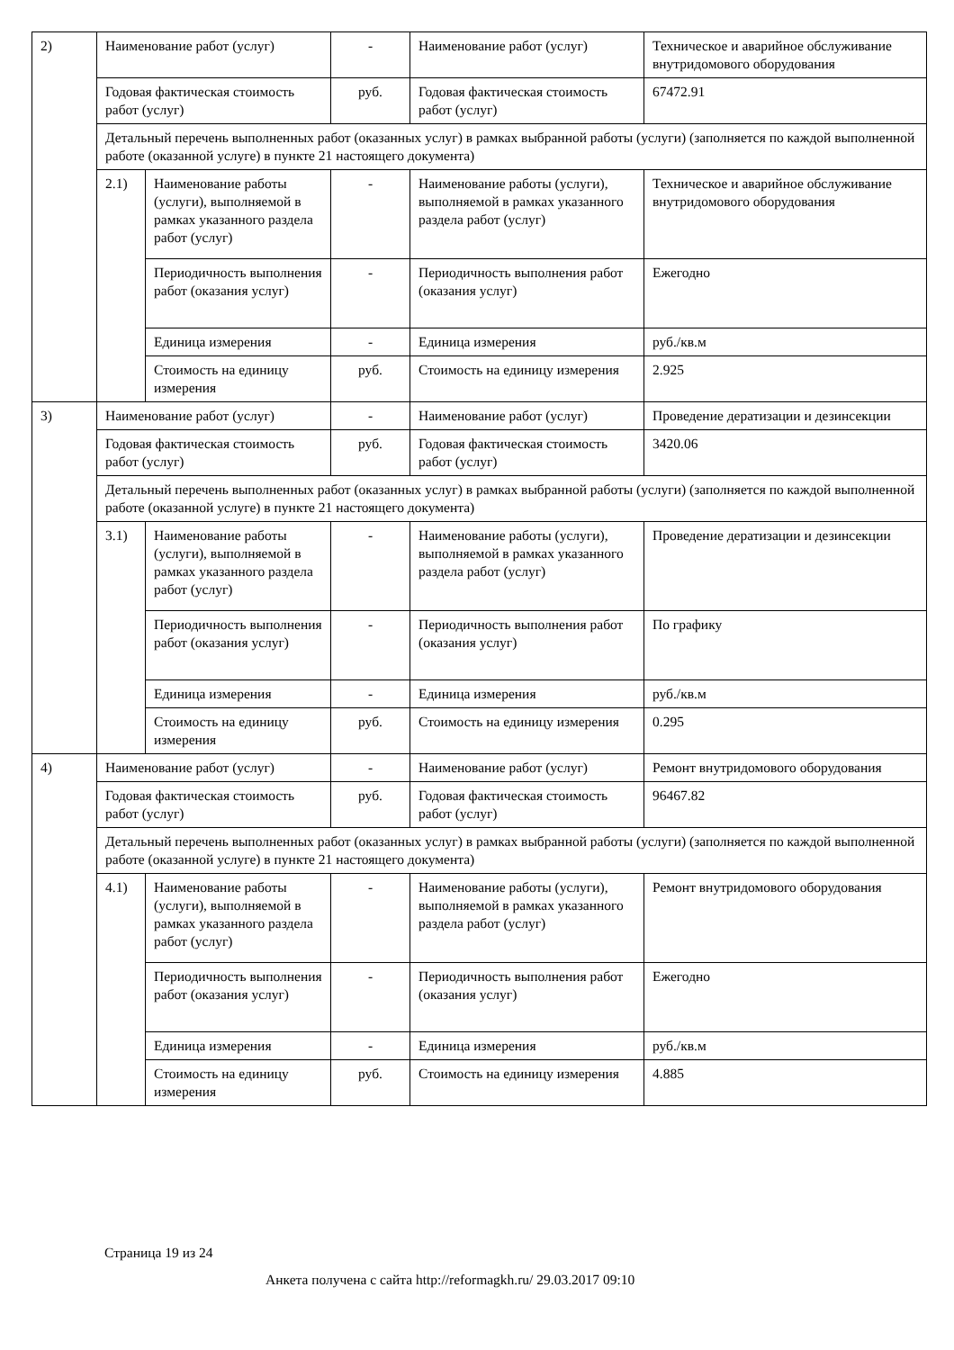| 2) | Наименование работ (услуг) | | - | Наименование работ (услуг) | Техническое и аварийное обслуживание внутридомового оборудования |
| | Годовая фактическая стоимость работ (услуг) | | руб. | Годовая фактическая стоимость работ (услуг) | 67472.91 |
| | Детальный перечень выполненных работ (оказанных услуг) в рамках выбранной работы (услуги) (заполняется по каждой выполненной работе (оказанной услуге) в пункте 21 настоящего документа) | | | | |
| | 2.1) | Наименование работы (услуги), выполняемой в рамках указанного раздела работ (услуг) | - | Наименование работы (услуги), выполняемой в рамках указанного раздела работ (услуг) | Техническое и аварийное обслуживание внутридомового оборудования |
| | | Периодичность выполнения работ (оказания услуг) | - | Периодичность выполнения работ (оказания услуг) | Ежегодно |
| | | Единица измерения | - | Единица измерения | руб./кв.м |
| | | Стоимость на единицу измерения | руб. | Стоимость на единицу измерения | 2.925 |
| 3) | Наименование работ (услуг) | | - | Наименование работ (услуг) | Проведение дератизации и дезинсекции |
| | Годовая фактическая стоимость работ (услуг) | | руб. | Годовая фактическая стоимость работ (услуг) | 3420.06 |
| | Детальный перечень выполненных работ (оказанных услуг) в рамках выбранной работы (услуги) (заполняется по каждой выполненной работе (оказанной услуге) в пункте 21 настоящего документа) | | | | |
| | 3.1) | Наименование работы (услуги), выполняемой в рамках указанного раздела работ (услуг) | - | Наименование работы (услуги), выполняемой в рамках указанного раздела работ (услуг) | Проведение дератизации и дезинсекции |
| | | Периодичность выполнения работ (оказания услуг) | - | Периодичность выполнения работ (оказания услуг) | По графику |
| | | Единица измерения | - | Единица измерения | руб./кв.м |
| | | Стоимость на единицу измерения | руб. | Стоимость на единицу измерения | 0.295 |
| 4) | Наименование работ (услуг) | | - | Наименование работ (услуг) | Ремонт внутридомового оборудования |
| | Годовая фактическая стоимость работ (услуг) | | руб. | Годовая фактическая стоимость работ (услуг) | 96467.82 |
| | Детальный перечень выполненных работ (оказанных услуг) в рамках выбранной работы (услуги) (заполняется по каждой выполненной работе (оказанной услуге) в пункте 21 настоящего документа) | | | | |
| | 4.1) | Наименование работы (услуги), выполняемой в рамках указанного раздела работ (услуг) | - | Наименование работы (услуги), выполняемой в рамках указанного раздела работ (услуг) | Ремонт внутридомового оборудования |
| | | Периодичность выполнения работ (оказания услуг) | - | Периодичность выполнения работ (оказания услуг) | Ежегодно |
| | | Единица измерения | - | Единица измерения | руб./кв.м |
| | | Стоимость на единицу измерения | руб. | Стоимость на единицу измерения | 4.885 |
Страница 19 из 24
Анкета получена с сайта http://reformagkh.ru/ 29.03.2017 09:10